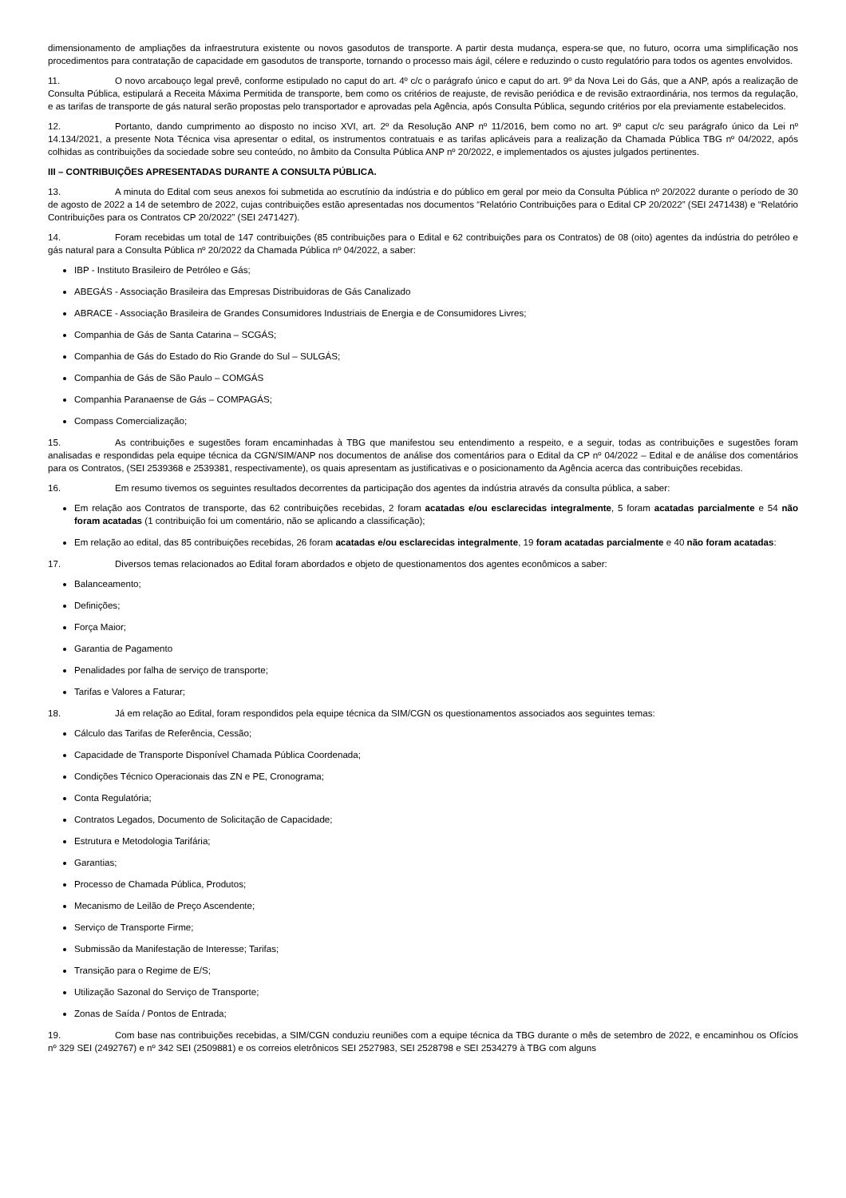dimensionamento de ampliações da infraestrutura existente ou novos gasodutos de transporte. A partir desta mudança, espera-se que, no futuro, ocorra uma simplificação nos procedimentos para contratação de capacidade em gasodutos de transporte, tornando o processo mais ágil, célere e reduzindo o custo regulatório para todos os agentes envolvidos.
11. O novo arcabouço legal prevê, conforme estipulado no caput do art. 4º c/c o parágrafo único e caput do art. 9º da Nova Lei do Gás, que a ANP, após a realização de Consulta Pública, estipulará a Receita Máxima Permitida de transporte, bem como os critérios de reajuste, de revisão periódica e de revisão extraordinária, nos termos da regulação, e as tarifas de transporte de gás natural serão propostas pelo transportador e aprovadas pela Agência, após Consulta Pública, segundo critérios por ela previamente estabelecidos.
12. Portanto, dando cumprimento ao disposto no inciso XVI, art. 2º da Resolução ANP nº 11/2016, bem como no art. 9º caput c/c seu parágrafo único da Lei nº 14.134/2021, a presente Nota Técnica visa apresentar o edital, os instrumentos contratuais e as tarifas aplicáveis para a realização da Chamada Pública TBG nº 04/2022, após colhidas as contribuições da sociedade sobre seu conteúdo, no âmbito da Consulta Pública ANP nº 20/2022, e implementados os ajustes julgados pertinentes.
III – CONTRIBUIÇÕES APRESENTADAS DURANTE A CONSULTA PÚBLICA.
13. A minuta do Edital com seus anexos foi submetida ao escrutínio da indústria e do público em geral por meio da Consulta Pública nº 20/2022 durante o período de 30 de agosto de 2022 a 14 de setembro de 2022, cujas contribuições estão apresentadas nos documentos “Relatório Contribuições para o Edital CP 20/2022” (SEI 2471438) e “Relatório Contribuições para os Contratos CP 20/2022” (SEI 2471427).
14. Foram recebidas um total de 147 contribuições (85 contribuições para o Edital e 62 contribuições para os Contratos) de 08 (oito) agentes da indústria do petróleo e gás natural para a Consulta Pública nº 20/2022 da Chamada Pública nº 04/2022, a saber:
IBP - Instituto Brasileiro de Petróleo e Gás;
ABEGÁS - Associação Brasileira das Empresas Distribuidoras de Gás Canalizado
ABRACE - Associação Brasileira de Grandes Consumidores Industriais de Energia e de Consumidores Livres;
Companhia de Gás de Santa Catarina – SCGÁS;
Companhia de Gás do Estado do Rio Grande do Sul – SULGÁS;
Companhia de Gás de São Paulo – COMGÁS
Companhia Paranaense de Gás – COMPAGÁS;
Compass Comercialização;
15. As contribuições e sugestões foram encaminhadas à TBG que manifestou seu entendimento a respeito, e a seguir, todas as contribuições e sugestões foram analisadas e respondidas pela equipe técnica da CGN/SIM/ANP nos documentos de análise dos comentários para o Edital da CP nº 04/2022 – Edital e de análise dos comentários para os Contratos, (SEI 2539368 e 2539381, respectivamente), os quais apresentam as justificativas e o posicionamento da Agência acerca das contribuições recebidas.
16. Em resumo tivemos os seguintes resultados decorrentes da participação dos agentes da indústria através da consulta pública, a saber:
Em relação aos Contratos de transporte, das 62 contribuições recebidas, 2 foram acatadas e/ou esclarecidas integralmente, 5 foram acatadas parcialmente e 54 não foram acatadas (1 contribuição foi um comentário, não se aplicando a classificação);
Em relação ao edital, das 85 contribuições recebidas, 26 foram acatadas e/ou esclarecidas integralmente, 19 foram acatadas parcialmente e 40 não foram acatadas:
17. Diversos temas relacionados ao Edital foram abordados e objeto de questionamentos dos agentes econômicos a saber:
Balanceamento;
Definições;
Força Maior;
Garantia de Pagamento
Penalidades por falha de serviço de transporte;
Tarifas e Valores a Faturar;
18. Já em relação ao Edital, foram respondidos pela equipe técnica da SIM/CGN os questionamentos associados aos seguintes temas:
Cálculo das Tarifas de Referência, Cessão;
Capacidade de Transporte Disponível Chamada Pública Coordenada;
Condições Técnico Operacionais das ZN e PE, Cronograma;
Conta Regulatória;
Contratos Legados, Documento de Solicitação de Capacidade;
Estrutura e Metodologia Tarifária;
Garantias;
Processo de Chamada Pública, Produtos;
Mecanismo de Leilão de Preço Ascendente;
Serviço de Transporte Firme;
Submissão da Manifestação de Interesse; Tarifas;
Transição para o Regime de E/S;
Utilização Sazonal do Serviço de Transporte;
Zonas de Saída / Pontos de Entrada;
19. Com base nas contribuições recebidas, a SIM/CGN conduziu reuniões com a equipe técnica da TBG durante o mês de setembro de 2022, e encaminhou os Ofícios nº 329 SEI (2492767) e nº 342 SEI (2509881) e os correios eletrônicos SEI 2527983, SEI 2528798 e SEI 2534279 à TBG com alguns